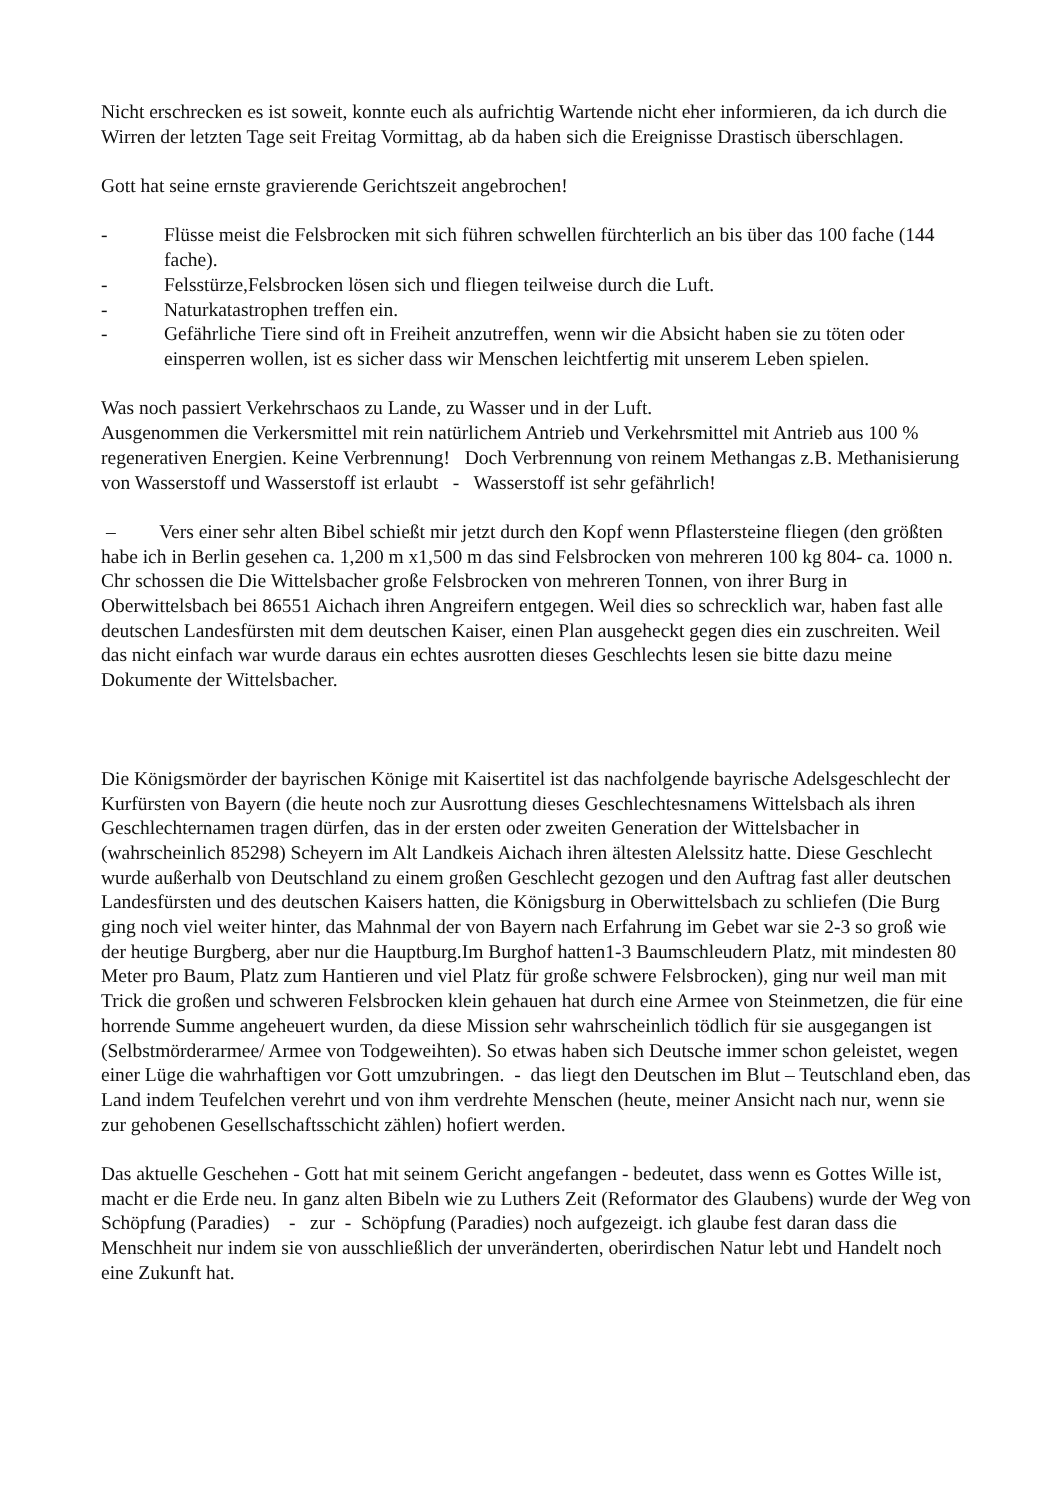Nicht erschrecken es ist soweit, konnte euch als aufrichtig Wartende nicht eher informieren, da ich durch die Wirren der letzten Tage seit Freitag Vormittag, ab da haben sich die Ereignisse Drastisch überschlagen.
Gott hat seine ernste gravierende Gerichtszeit angebrochen!
- Flüsse meist die Felsbrocken mit sich führen schwellen fürchterlich an bis über das 100 fache (144 fache).
- Felsstürze,Felsbrocken lösen sich und fliegen teilweise durch die Luft.
- Naturkatastrophen treffen ein.
- Gefährliche Tiere sind oft in Freiheit anzutreffen, wenn wir die Absicht haben sie zu töten oder einsperren wollen, ist es sicher dass wir Menschen leichtfertig mit unserem Leben spielen.
Was noch passiert Verkehrschaos zu Lande, zu Wasser und in der Luft.
Ausgenommen die Verkersmittel mit rein natürlichem Antrieb und Verkehrsmittel mit Antrieb aus 100 % regenerativen Energien. Keine Verbrennung! Doch Verbrennung von reinem Methangas z.B. Methanisierung von Wasserstoff und Wasserstoff ist erlaubt - Wasserstoff ist sehr gefährlich!
– Vers einer sehr alten Bibel schießt mir jetzt durch den Kopf wenn Pflastersteine fliegen (den größten habe ich in Berlin gesehen ca. 1,200 m x1,500 m das sind Felsbrocken von mehreren 100 kg 804- ca. 1000 n. Chr schossen die Die Wittelsbacher große Felsbrocken von mehreren Tonnen, von ihrer Burg in Oberwittelsbach bei 86551 Aichach ihren Angreifern entgegen. Weil dies so schrecklich war, haben fast alle deutschen Landesfürsten mit dem deutschen Kaiser, einen Plan ausgeheckt gegen dies ein zuschreiten. Weil das nicht einfach war wurde daraus ein echtes ausrotten dieses Geschlechts lesen sie bitte dazu meine Dokumente der Wittelsbacher.
Die Königsmörder der bayrischen Könige mit Kaisertitel ist das nachfolgende bayrische Adelsgeschlecht der Kurfürsten von Bayern (die heute noch zur Ausrottung dieses Geschlechtesnamens Wittelsbach als ihren Geschlechternamen tragen dürfen, das in der ersten oder zweiten Generation der Wittelsbacher in (wahrscheinlich 85298) Scheyern im Alt Landkeis Aichach ihren ältesten Alelssitz hatte. Diese Geschlecht wurde außerhalb von Deutschland zu einem großen Geschlecht gezogen und den Auftrag fast aller deutschen Landesfürsten und des deutschen Kaisers hatten, die Königsburg in Oberwittelsbach zu schliefen (Die Burg ging noch viel weiter hinter, das Mahnmal der von Bayern nach Erfahrung im Gebet war sie 2-3 so groß wie der heutige Burgberg, aber nur die Hauptburg.Im Burghof hatten1-3 Baumschleudern Platz, mit mindesten 80 Meter pro Baum, Platz zum Hantieren und viel Platz für große schwere Felsbrocken), ging nur weil man mit Trick die großen und schweren Felsbrocken klein gehauen hat durch eine Armee von Steinmetzen, die für eine horrende Summe angeheuert wurden, da diese Mission sehr wahrscheinlich tödlich für sie ausgegangen ist (Selbstmörderarmee/ Armee von Todgeweihten). So etwas haben sich Deutsche immer schon geleistet, wegen einer Lüge die wahrhaftigen vor Gott umzubringen. - das liegt den Deutschen im Blut – Teutschland eben, das Land indem Teufelchen verehrt und von ihm verdrehte Menschen (heute, meiner Ansicht nach nur, wenn sie zur gehobenen Gesellschaftsschicht zählen) hofiert werden.
Das aktuelle Geschehen - Gott hat mit seinem Gericht angefangen - bedeutet, dass wenn es Gottes Wille ist, macht er die Erde neu. In ganz alten Bibeln wie zu Luthers Zeit (Reformator des Glaubens) wurde der Weg von Schöpfung (Paradies) - zur - Schöpfung (Paradies) noch aufgezeigt. ich glaube fest daran dass die Menschheit nur indem sie von ausschließlich der unveränderten, oberirdischen Natur lebt und Handelt noch eine Zukunft hat.